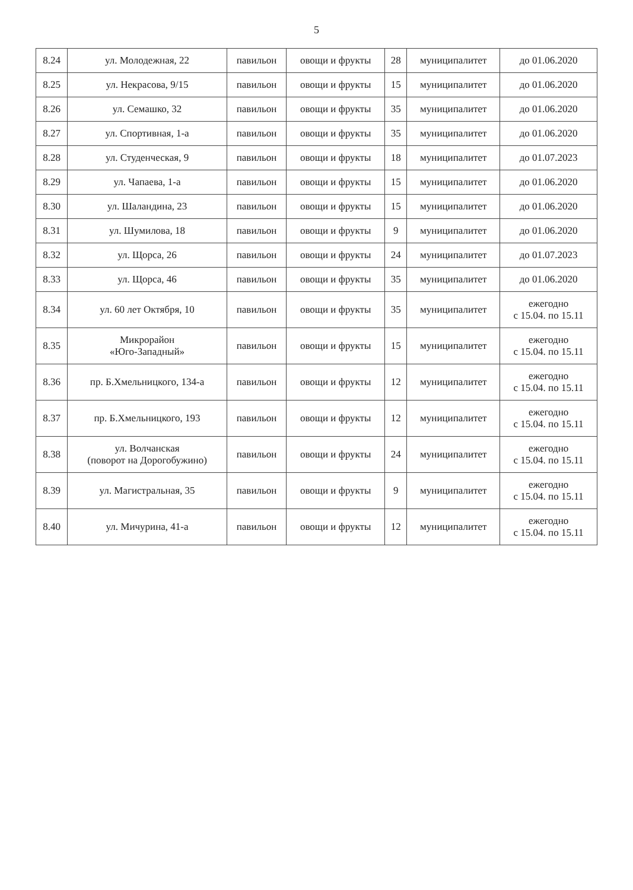5
| 8.24 | ул. Молодежная, 22 | павильон | овощи и фрукты | 28 | муниципалитет | до 01.06.2020 |
| 8.25 | ул. Некрасова, 9/15 | павильон | овощи и фрукты | 15 | муниципалитет | до 01.06.2020 |
| 8.26 | ул. Семашко, 32 | павильон | овощи и фрукты | 35 | муниципалитет | до 01.06.2020 |
| 8.27 | ул. Спортивная, 1-а | павильон | овощи и фрукты | 35 | муниципалитет | до 01.06.2020 |
| 8.28 | ул. Студенческая, 9 | павильон | овощи и фрукты | 18 | муниципалитет | до 01.07.2023 |
| 8.29 | ул. Чапаева, 1-а | павильон | овощи и фрукты | 15 | муниципалитет | до 01.06.2020 |
| 8.30 | ул. Шаландина, 23 | павильон | овощи и фрукты | 15 | муниципалитет | до 01.06.2020 |
| 8.31 | ул. Шумилова, 18 | павильон | овощи и фрукты | 9 | муниципалитет | до 01.06.2020 |
| 8.32 | ул. Щорса, 26 | павильон | овощи и фрукты | 24 | муниципалитет | до 01.07.2023 |
| 8.33 | ул. Щорса, 46 | павильон | овощи и фрукты | 35 | муниципалитет | до 01.06.2020 |
| 8.34 | ул. 60 лет Октября, 10 | павильон | овощи и фрукты | 35 | муниципалитет | ежегодно с 15.04. по 15.11 |
| 8.35 | Микрорайон «Юго-Западный» | павильон | овощи и фрукты | 15 | муниципалитет | ежегодно с 15.04. по 15.11 |
| 8.36 | пр. Б.Хмельницкого, 134-а | павильон | овощи и фрукты | 12 | муниципалитет | ежегодно с 15.04. по 15.11 |
| 8.37 | пр. Б.Хмельницкого, 193 | павильон | овощи и фрукты | 12 | муниципалитет | ежегодно с 15.04. по 15.11 |
| 8.38 | ул. Волчанская (поворот на Дорогобужино) | павильон | овощи и фрукты | 24 | муниципалитет | ежегодно с 15.04. по 15.11 |
| 8.39 | ул. Магистральная, 35 | павильон | овощи и фрукты | 9 | муниципалитет | ежегодно с 15.04. по 15.11 |
| 8.40 | ул. Мичурина, 41-а | павильон | овощи и фрукты | 12 | муниципалитет | ежегодно с 15.04. по 15.11 |